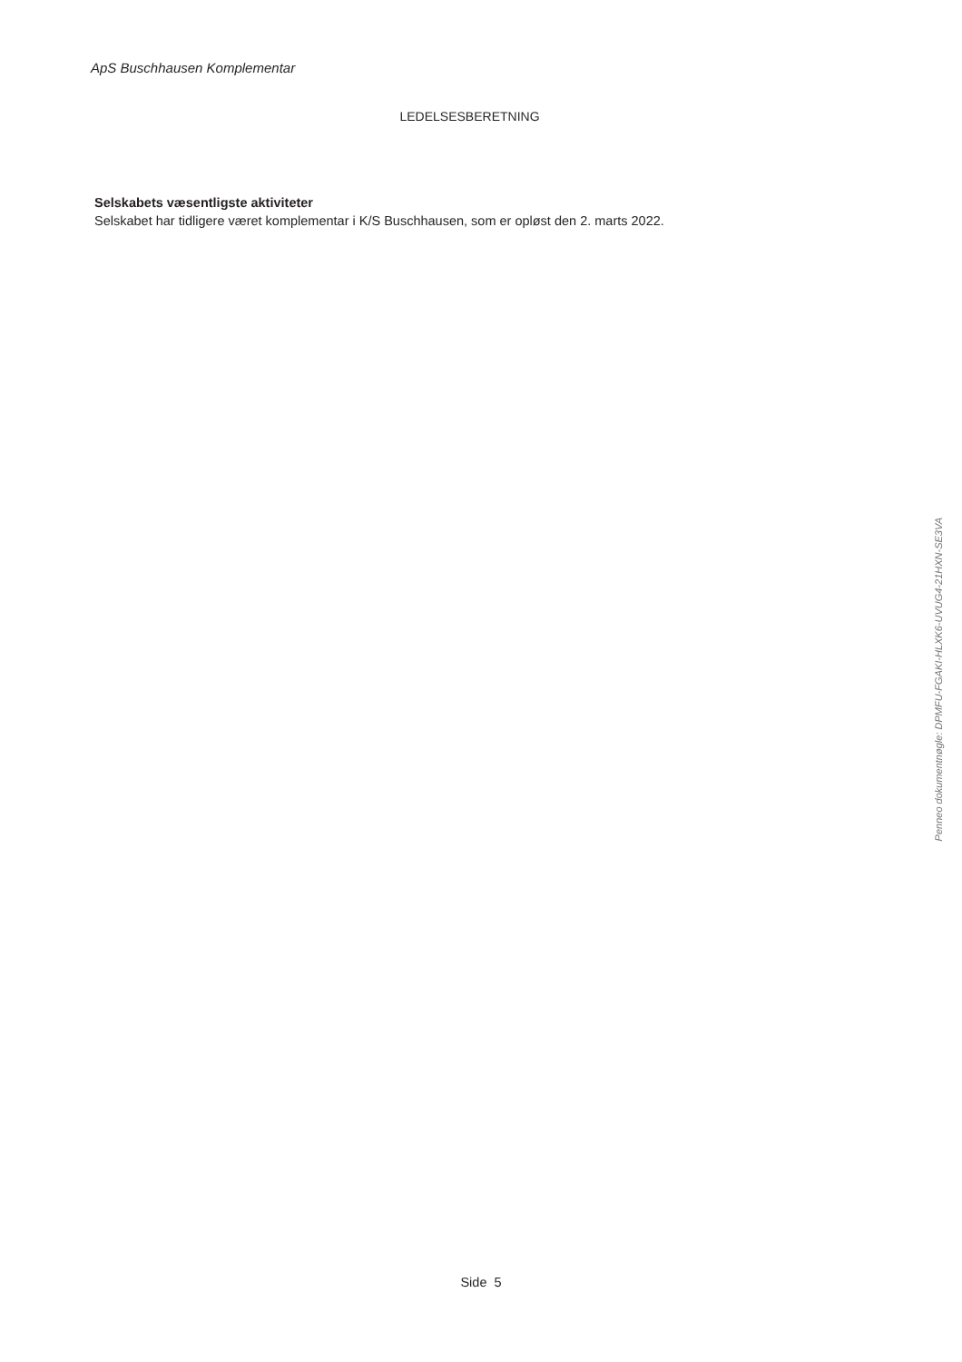ApS Buschhausen Komplementar
LEDELSESBERETNING
Selskabets væsentligste aktiviteter
Selskabet har tidligere været komplementar i K/S Buschhausen, som er opløst den 2. marts 2022.
Side 5
Penneo dokumentnøgle: DPMFU-FGAKI-HLXK6-UVUG4-21HXN-SE3VA